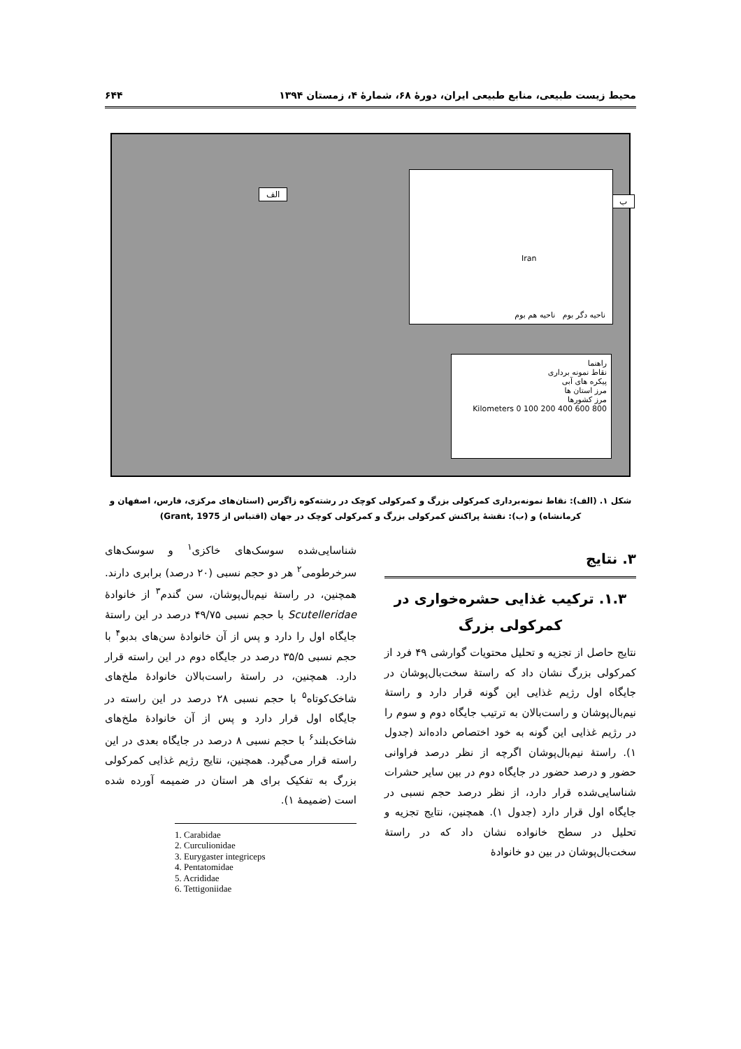محیط زیست طبیعی، منابع طبیعی ایران، دورۀ ۶۸، شمارۀ ۴، زمستان ۱۳۹۴ ۶۴۴
الف
ب
Iran
ناحیه دگر بوم ناحیه هم بوم
راهنما
نقاط نمونه برداری
پیکره های آبی
مرز استان ها
مرز کشورها
Kilometers 0 100 200 400 600 800
شکل ۱. (الف): نقاط نمونه‌برداری کمرکولی بزرگ و کمرکولی کوچک در رشته‌کوه زاگرس (استان‌های مرکزی، فارس، اصفهان و کرمانشاه) و (ب): نقشۀ پراکنش کمرکولی بزرگ و کمرکولی کوچک در جهان (اقتباس از Grant, 1975)
۳. نتایج
۱.۳. ترکیب غذایی حشره‌خواری در کمرکولی بزرگ
نتایج حاصل از تجزیه و تحلیل محتویات گوارشی ۴۹ فرد از کمرکولی بزرگ نشان داد که راستۀ سخت‌بال‌پوشان در جایگاه اول رژیم غذایی این گونه قرار دارد و راستۀ نیم‌بال‌پوشان و راست‌بالان به ترتیب جایگاه دوم و سوم را در رژیم غذایی این گونه به خود اختصاص داده‌اند (جدول ۱). راستۀ نیم‌بال‌پوشان اگرچه از نظر درصد فراوانی حضور و درصد حضور در جایگاه دوم در بین سایر حشرات شناسایی‌شده قرار دارد، از نظر درصد حجم نسبی در جایگاه اول قرار دارد (جدول ۱). همچنین، نتایج تجزیه و تحلیل در سطح خانواده نشان داد که در راستۀ سخت‌بال‌پوشان در بین دو خانوادۀ
شناسایی‌شده سوسک‌های خاکزی<sup>۱</sup> و سوسک‌های سرخرطومی<sup>۲</sup> هر دو حجم نسبی (۲۰ درصد) برابری دارند. همچنین، در راستۀ نیم‌بال‌پوشان، سن گندم<sup>۳</sup> از خانوادۀ Scutelleridae با حجم نسبی ۴۹/۷۵ درصد در این راستۀ جایگاه اول را دارد و پس از آن خانوادۀ سن‌های بدبو<sup>۴</sup> با حجم نسبی ۳۵/۵ درصد در جایگاه دوم در این راسته قرار دارد. همچنین، در راستۀ راست‌بالان خانوادۀ ملخ‌های شاخک‌کوتاه<sup>۵</sup> با حجم نسبی ۲۸ درصد در این راسته در جایگاه اول قرار دارد و پس از آن خانوادۀ ملخ‌های شاخک‌بلند<sup>۶</sup> با حجم نسبی ۸ درصد در جایگاه بعدی در این راسته قرار می‌گیرد. همچنین، نتایج رژیم غذایی کمرکولی بزرگ به تفکیک برای هر استان در ضمیمه آورده شده است (ضمیمۀ ۱).
1. Carabidae
2. Curculionidae
3. Eurygaster integriceps
4. Pentatomidae
5. Acrididae
6. Tettigoniidae